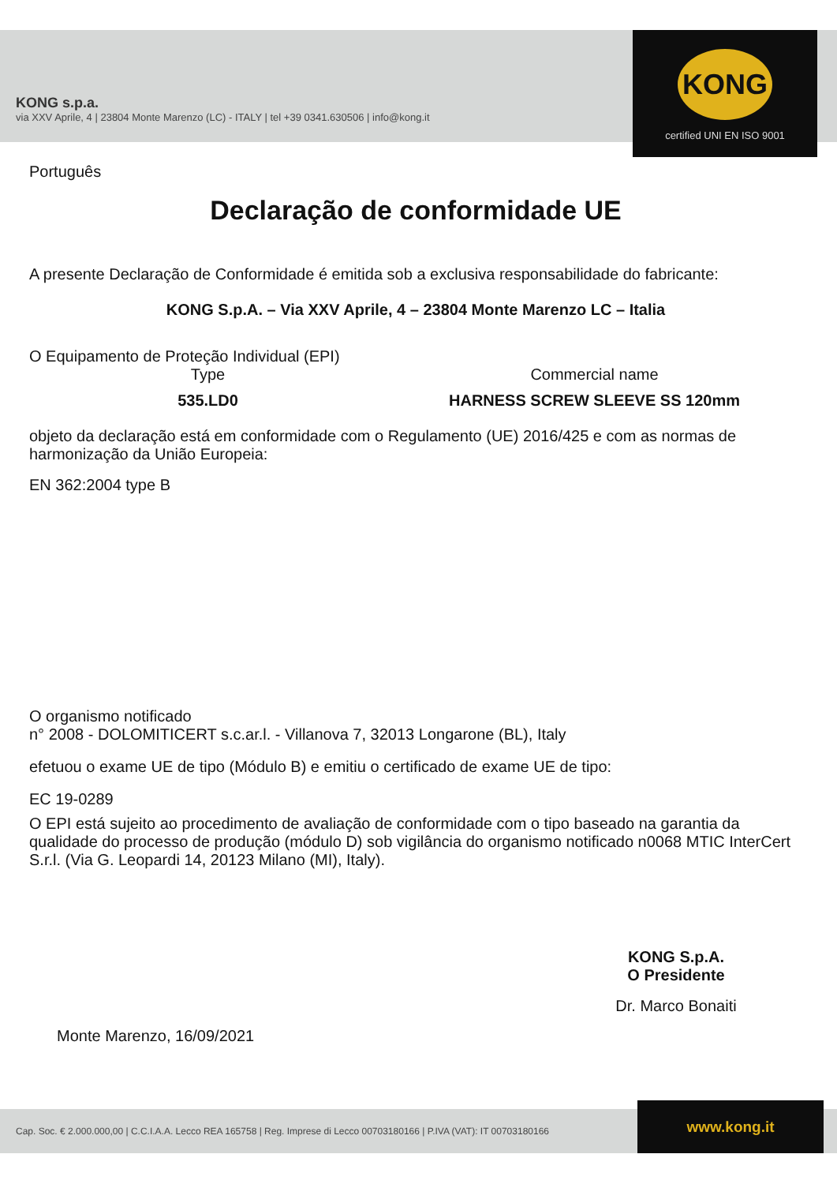KONG s.p.a.
via XXV Aprile, 4 | 23804 Monte Marenzo (LC) - ITALY | tel +39 0341.630506 | info@kong.it
KONG
certified UNI EN ISO 9001
Português
Declaração de conformidade UE
A presente Declaração de Conformidade é emitida sob a exclusiva responsabilidade do fabricante:
KONG S.p.A. – Via XXV Aprile, 4 – 23804 Monte Marenzo LC – Italia
O Equipamento de Proteção Individual (EPI)
Type Commercial name
535.LD0 HARNESS SCREW SLEEVE SS 120mm
objeto da declaração está em conformidade com o Regulamento (UE) 2016/425 e com as normas de harmonização da União Europeia:
EN 362:2004 type B
O organismo notificado
n° 2008 - DOLOMITICERT s.c.ar.l. - Villanova 7, 32013 Longarone (BL), Italy
efetuou o exame UE de tipo (Módulo B) e emitiu o certificado de exame UE de tipo:
EC 19-0289
O EPI está sujeito ao procedimento de avaliação de conformidade com o tipo baseado na garantia da qualidade do processo de produção (módulo D) sob vigilância do organismo notificado n0068 MTIC InterCert S.r.l. (Via G. Leopardi 14, 20123 Milano (MI), Italy).
Monte Marenzo, 16/09/2021
KONG S.p.A.
O Presidente
Dr. Marco Bonaiti
Cap. Soc. € 2.000.000,00 | C.C.I.A.A. Lecco REA 165758 | Reg. Imprese di Lecco 00703180166 | P.IVA (VAT): IT 00703180166 www.kong.it